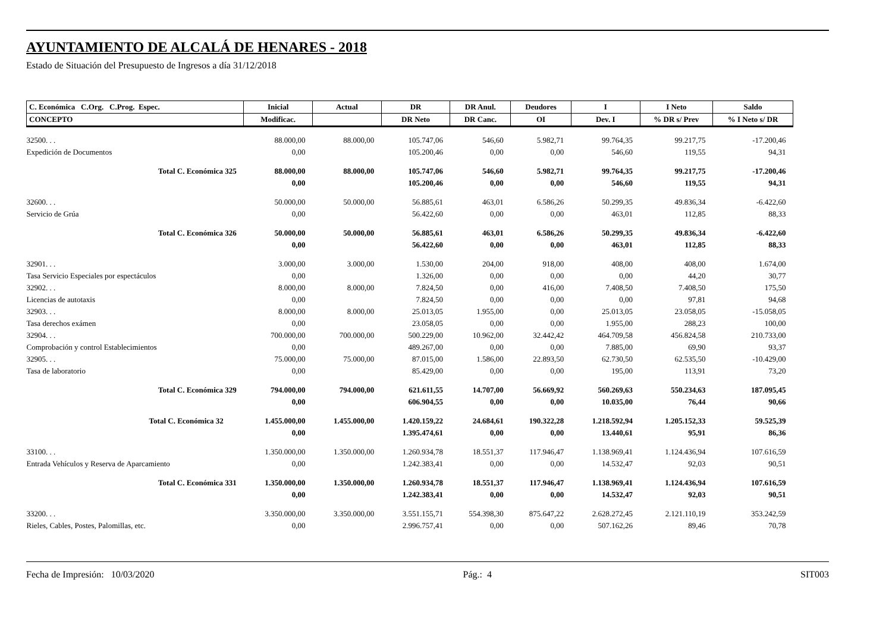AYUNTAMIENTO DE ALCALÁ DE HENARES - 2018
Estado de Situación del Presupuesto de Ingresos a día 31/12/2018
| C. Económica C.Org. C.Prog. Espec. | Inicial | Actual | DR | DR Anul. | Deudores | I | I Neto | Saldo |
| --- | --- | --- | --- | --- | --- | --- | --- | --- |
| CONCEPTO | Modificac. | | DR Neto | DR Canc. | OI | Dev. I | % DR s/ Prev | % I Neto s/ DR |
| 32500. . . | 88.000,00 | 88.000,00 | 105.747,06 | 546,60 | 5.982,71 | 99.764,35 | 99.217,75 | -17.200,46 |
| Expedición de Documentos | 0,00 | | 105.200,46 | 0,00 | 0,00 | 546,60 | 119,55 | 94,31 |
| Total C. Económica 325 | 88.000,00 | 88.000,00 | 105.747,06 | 546,60 | 5.982,71 | 99.764,35 | 99.217,75 | -17.200,46 |
| | 0,00 | | 105.200,46 | 0,00 | 0,00 | 546,60 | 119,55 | 94,31 |
| 32600. . . | 50.000,00 | 50.000,00 | 56.885,61 | 463,01 | 6.586,26 | 50.299,35 | 49.836,34 | -6.422,60 |
| Servicio de Grúa | 0,00 | | 56.422,60 | 0,00 | 0,00 | 463,01 | 112,85 | 88,33 |
| Total C. Económica 326 | 50.000,00 | 50.000,00 | 56.885,61 | 463,01 | 6.586,26 | 50.299,35 | 49.836,34 | -6.422,60 |
| | 0,00 | | 56.422,60 | 0,00 | 0,00 | 463,01 | 112,85 | 88,33 |
| 32901. . . | 3.000,00 | 3.000,00 | 1.530,00 | 204,00 | 918,00 | 408,00 | 408,00 | 1.674,00 |
| Tasa Servicio Especiales por espectáculos | 0,00 | | 1.326,00 | 0,00 | 0,00 | 0,00 | 44,20 | 30,77 |
| 32902. . . | 8.000,00 | 8.000,00 | 7.824,50 | 0,00 | 416,00 | 7.408,50 | 7.408,50 | 175,50 |
| Licencias de autotaxis | 0,00 | | 7.824,50 | 0,00 | 0,00 | 0,00 | 97,81 | 94,68 |
| 32903. . . | 8.000,00 | 8.000,00 | 25.013,05 | 1.955,00 | 0,00 | 25.013,05 | 23.058,05 | -15.058,05 |
| Tasa derechos exámen | 0,00 | | 23.058,05 | 0,00 | 0,00 | 1.955,00 | 288,23 | 100,00 |
| 32904. . . | 700.000,00 | 700.000,00 | 500.229,00 | 10.962,00 | 32.442,42 | 464.709,58 | 456.824,58 | 210.733,00 |
| Comprobación y control Establecimientos | 0,00 | | 489.267,00 | 0,00 | 0,00 | 7.885,00 | 69,90 | 93,37 |
| 32905. . . | 75.000,00 | 75.000,00 | 87.015,00 | 1.586,00 | 22.893,50 | 62.730,50 | 62.535,50 | -10.429,00 |
| Tasa de laboratorio | 0,00 | | 85.429,00 | 0,00 | 0,00 | 195,00 | 113,91 | 73,20 |
| Total C. Económica 329 | 794.000,00 | 794.000,00 | 621.611,55 | 14.707,00 | 56.669,92 | 560.269,63 | 550.234,63 | 187.095,45 |
| | 0,00 | | 606.904,55 | 0,00 | 0,00 | 10.035,00 | 76,44 | 90,66 |
| Total C. Económica 32 | 1.455.000,00 | 1.455.000,00 | 1.420.159,22 | 24.684,61 | 190.322,28 | 1.218.592,94 | 1.205.152,33 | 59.525,39 |
| | 0,00 | | 1.395.474,61 | 0,00 | 0,00 | 13.440,61 | 95,91 | 86,36 |
| 33100. . . | 1.350.000,00 | 1.350.000,00 | 1.260.934,78 | 18.551,37 | 117.946,47 | 1.138.969,41 | 1.124.436,94 | 107.616,59 |
| Entrada Vehículos y Reserva de Aparcamiento | 0,00 | | 1.242.383,41 | 0,00 | 0,00 | 14.532,47 | 92,03 | 90,51 |
| Total C. Económica 331 | 1.350.000,00 | 1.350.000,00 | 1.260.934,78 | 18.551,37 | 117.946,47 | 1.138.969,41 | 1.124.436,94 | 107.616,59 |
| | 0,00 | | 1.242.383,41 | 0,00 | 0,00 | 14.532,47 | 92,03 | 90,51 |
| 33200. . . | 3.350.000,00 | 3.350.000,00 | 3.551.155,71 | 554.398,30 | 875.647,22 | 2.628.272,45 | 2.121.110,19 | 353.242,59 |
| Rieles, Cables, Postes, Palomillas, etc. | 0,00 | | 2.996.757,41 | 0,00 | 0,00 | 507.162,26 | 89,46 | 70,78 |
Fecha de Impresión: 10/03/2020 Pág.: 4 SIT003